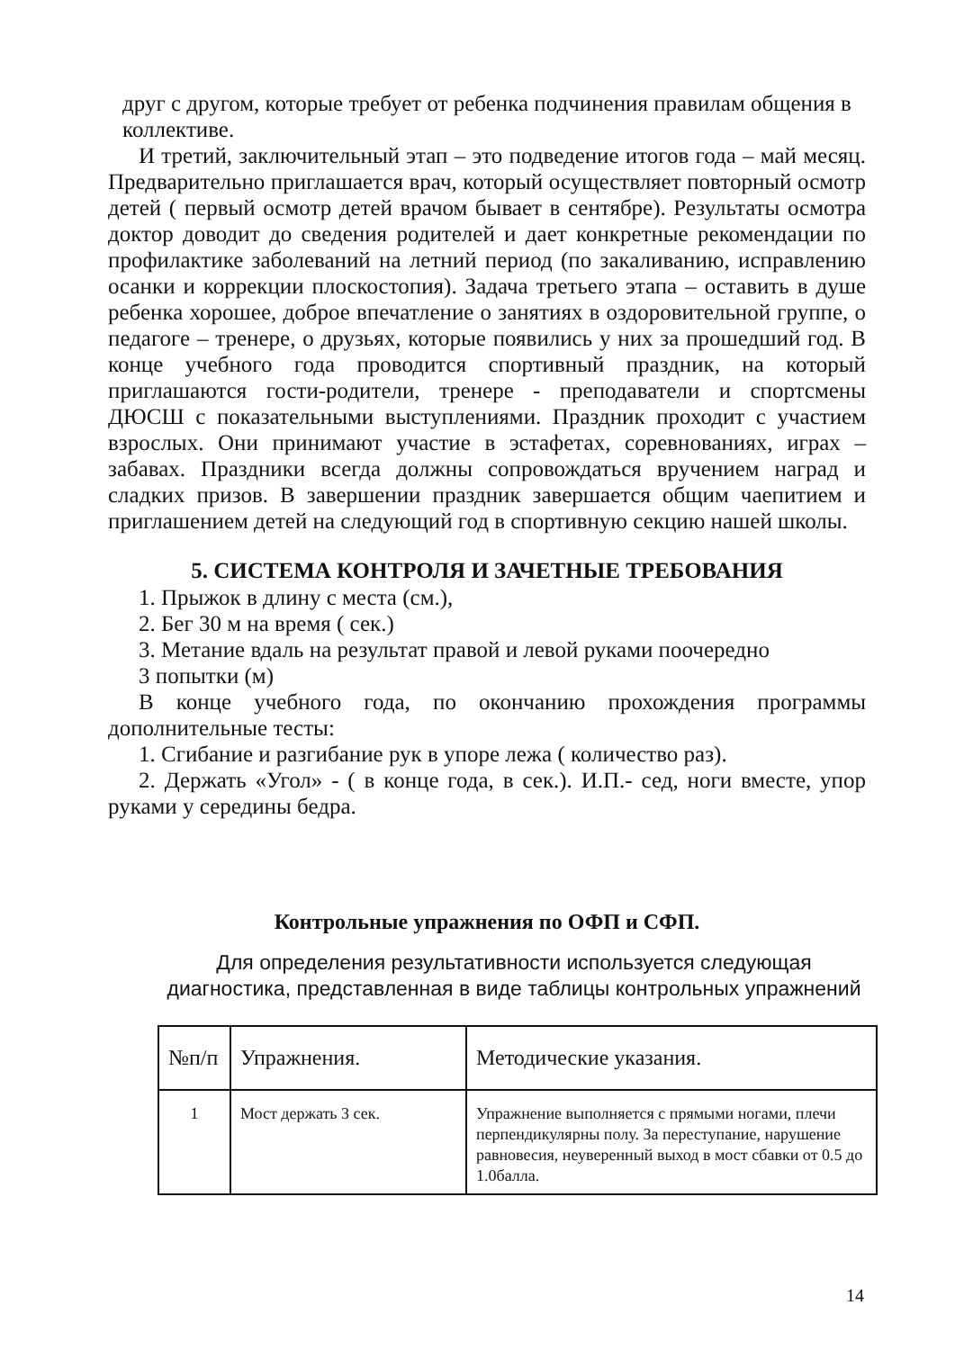друг с другом, которые требует от ребенка подчинения правилам общения в коллективе.
И третий, заключительный этап – это подведение итогов года – май месяц. Предварительно приглашается врач, который осуществляет повторный осмотр детей ( первый осмотр детей врачом бывает в сентябре). Результаты осмотра доктор доводит до сведения родителей и дает конкретные рекомендации по профилактике заболеваний на летний период (по закаливанию, исправлению осанки и коррекции плоскостопия). Задача третьего этапа – оставить в душе ребенка хорошее, доброе впечатление о занятиях в оздоровительной группе, о педагоге – тренере, о друзьях, которые появились у них за прошедший год. В конце учебного года проводится спортивный праздник, на который приглашаются гости-родители, тренере - преподаватели и спортсмены ДЮСШ с показательными выступлениями. Праздник проходит с участием взрослых. Они принимают участие в эстафетах, соревнованиях, играх – забавах. Праздники всегда должны сопровождаться вручением наград и сладких призов. В завершении праздник завершается общим чаепитием и приглашением детей на следующий год в спортивную секцию нашей школы.
5. СИСТЕМА КОНТРОЛЯ И ЗАЧЕТНЫЕ ТРЕБОВАНИЯ
1. Прыжок в длину с места (см.),
2. Бег 30 м на время ( сек.)
3. Метание вдаль на результат правой и левой руками поочередно
3 попытки (м)
В конце учебного года, по окончанию прохождения программы дополнительные тесты:
1. Сгибание и разгибание рук в упоре лежа ( количество раз).
2. Держать «Угол» - ( в конце года, в сек.). И.П.- сед, ноги вместе, упор руками у середины бедра.
Контрольные упражнения по ОФП и СФП.
Для определения результативности используется следующая диагностика, представленная в виде таблицы контрольных упражнений
| №п/п | Упражнения. | Методические указания. |
| 1 | Мост держать 3 сек. | Упражнение выполняется с прямыми ногами, плечи перпендикулярны полу. За переступание, нарушение равновесия, неуверенный выход в мост сбавки от 0.5 до 1.0балла. |
14